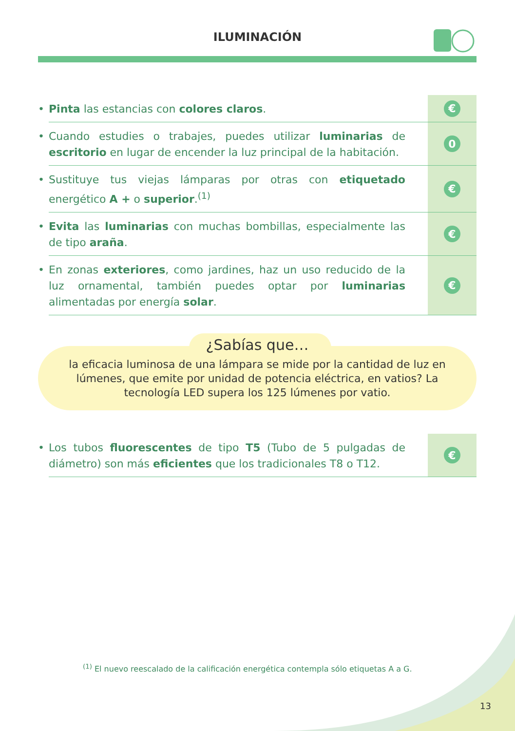ILUMINACIÓN
• Pinta las estancias con colores claros.
€
• Cuando estudies o trabajes, puedes utilizar luminarias de escritorio en lugar de encender la luz principal de la habitación.
0
• Sustituye tus viejas lámparas por otras con etiquetado energético A + o superior.<sup>(1)</sup>
€
• Evita las luminarias con muchas bombillas, especialmente las de tipo araña.
€
• En zonas exteriores, como jardines, haz un uso reducido de la luz ornamental, también puedes optar por luminarias alimentadas por energía solar.
€
¿Sabías que…
la eficacia luminosa de una lámpara se mide por la cantidad de luz en lúmenes, que emite por unidad de potencia eléctrica, en vatios? La tecnología LED supera los 125 lúmenes por vatio.
• Los tubos fluorescentes de tipo T5 (Tubo de 5 pulgadas de diámetro) son más eficientes que los tradicionales T8 o T12.
€
<sup>(1)</sup> El nuevo reescalado de la calificación energética contempla sólo etiquetas A a G.
13